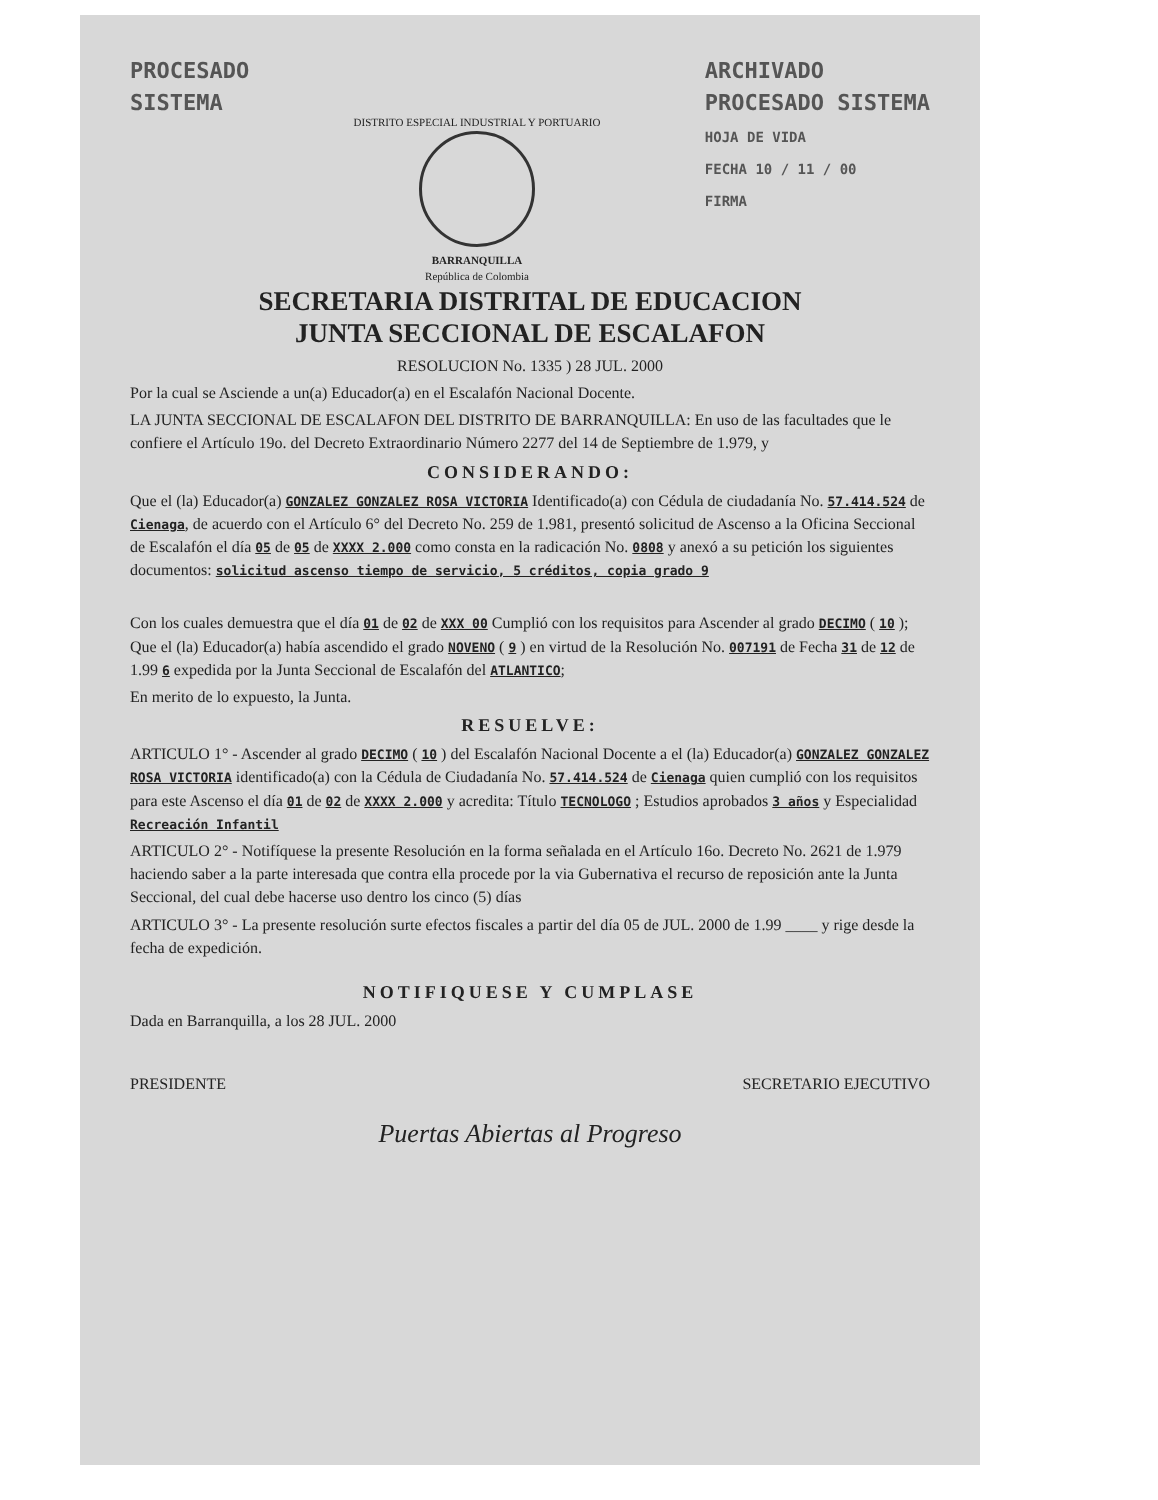PROCESADO
SISTEMA
DISTRITO ESPECIAL INDUSTRIAL Y PORTUARIO
BARRANQUILLA
República de Colombia
ARCHIVADO
PROCESADO SISTEMA
HOJA DE VIDA
FECHA 10 / 11 / 00
FIRMA
SECRETARIA DISTRITAL DE EDUCACION
JUNTA SECCIONAL DE ESCALAFON
RESOLUCION No. 1335 ) 28 JUL. 2000
Por la cual se Asciende a un(a) Educador(a) en el Escalafón Nacional Docente.
LA JUNTA SECCIONAL DE ESCALAFON DEL DISTRITO DE BARRANQUILLA: En uso de las facultades que le confiere el Artículo 19o. del Decreto Extraordinario Número 2277 del 14 de Septiembre de 1.979, y
CONSIDERANDO:
Que el (la) Educador(a) GONZALEZ GONZALEZ ROSA VICTORIA Identificado(a) con Cédula de ciudadanía No. 57.414.524 de Cienaga, de acuerdo con el Artículo 6° del Decreto No. 259 de 1.981, presentó solicitud de Ascenso a la Oficina Seccional de Escalafón el día 05 de 05 de XXXX 2.000 como consta en la radicación No. 0808 y anexó a su petición los siguientes documentos: solicitud ascenso tiempo de servicio, 5 créditos, copia grado 9
Con los cuales demuestra que el día 01 de 02 de XXX 00 Cumplió con los requisitos para Ascender al grado DECIMO ( 10 ); Que el (la) Educador(a) había ascendido el grado NOVENO ( 9 ) en virtud de la Resolución No. 007191 de Fecha 31 de 12 de 1.99 6 expedida por la Junta Seccional de Escalafón del ATLANTICO;
En merito de lo expuesto, la Junta.
RESUELVE:
ARTICULO 1° - Ascender al grado DECIMO ( 10 ) del Escalafón Nacional Docente a el (la) Educador(a) GONZALEZ GONZALEZ ROSA VICTORIA identificado(a) con la Cédula de Ciudadanía No. 57.414.524 de Cienaga quien cumplió con los requisitos para este Ascenso el día 01 de 02 de XXXX 2.000 y acredita: Título TECNOLOGO ; Estudios aprobados 3 años y Especialidad Recreación Infantil
ARTICULO 2° - Notifíquese la presente Resolución en la forma señalada en el Artículo 16o. Decreto No. 2621 de 1.979 haciendo saber a la parte interesada que contra ella procede por la via Gubernativa el recurso de reposición ante la Junta Seccional, del cual debe hacerse uso dentro los cinco (5) días
ARTICULO 3° - La presente resolución surte efectos fiscales a partir del día 05 de JUL. 2000 de 1.99 ____ y rige desde la fecha de expedición.
NOTIFIQUESE Y CUMPLASE
Dada en Barranquilla, a los 28 JUL. 2000
PRESIDENTE SECRETARIO EJECUTIVO
Puertas Abiertas al Progreso